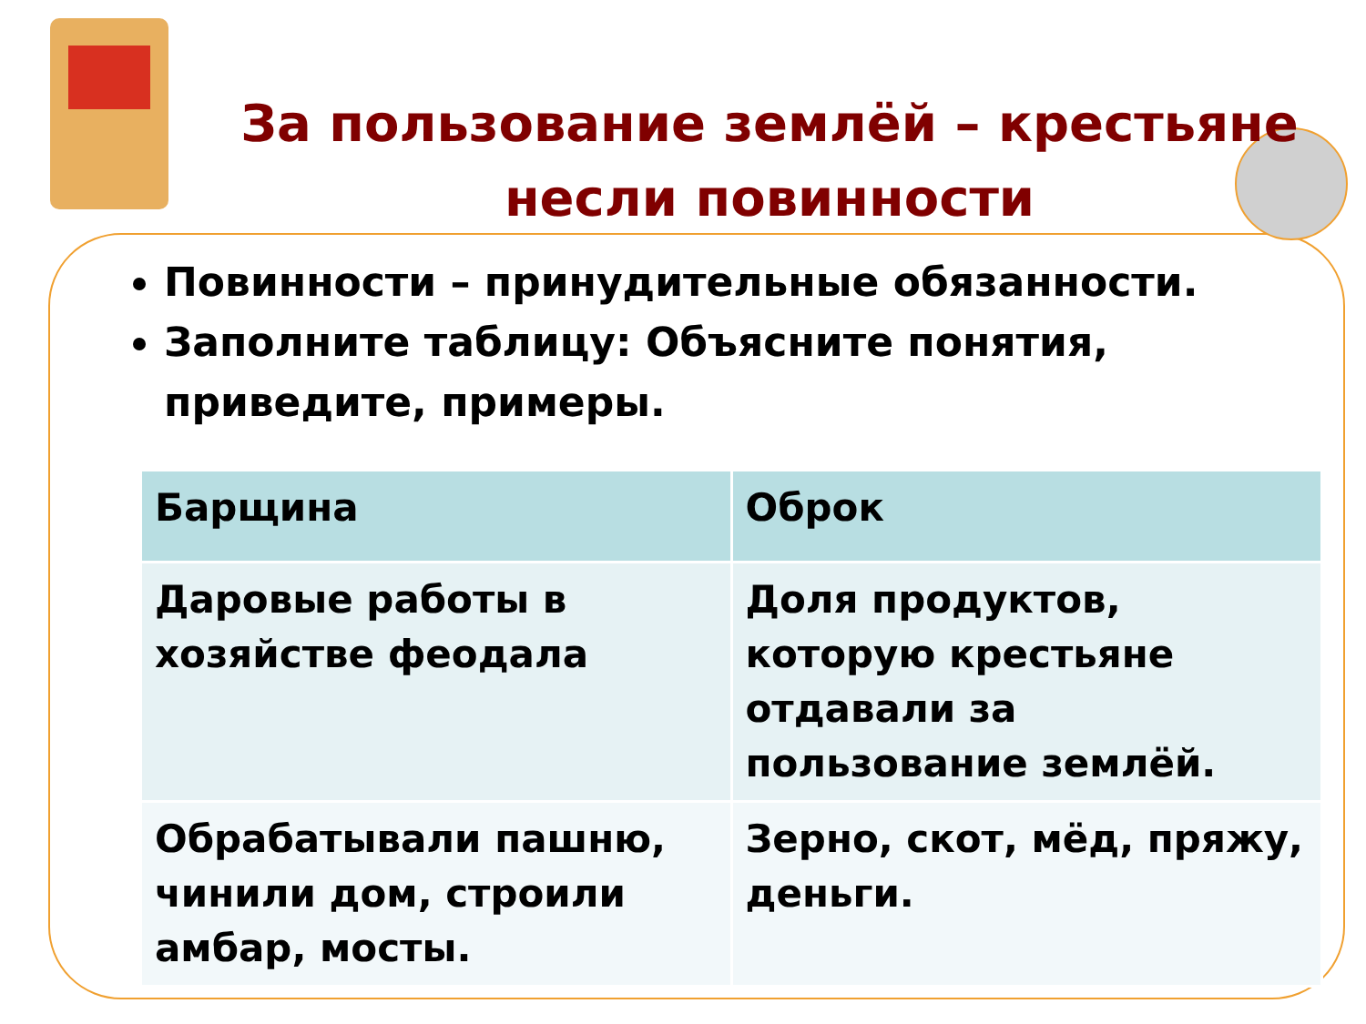За пользование землёй – крестьяне несли повинности
Повинности – принудительные обязанности.
Заполните таблицу: Объясните понятия, приведите, примеры.
| Барщина | Оброк |
| --- | --- |
| Даровые работы в хозяйстве феодала | Доля продуктов, которую крестьяне отдавали за пользование землёй. |
| Обрабатывали пашню, чинили дом, строили амбар, мосты. | Зерно, скот, мёд, пряжу, деньги. |